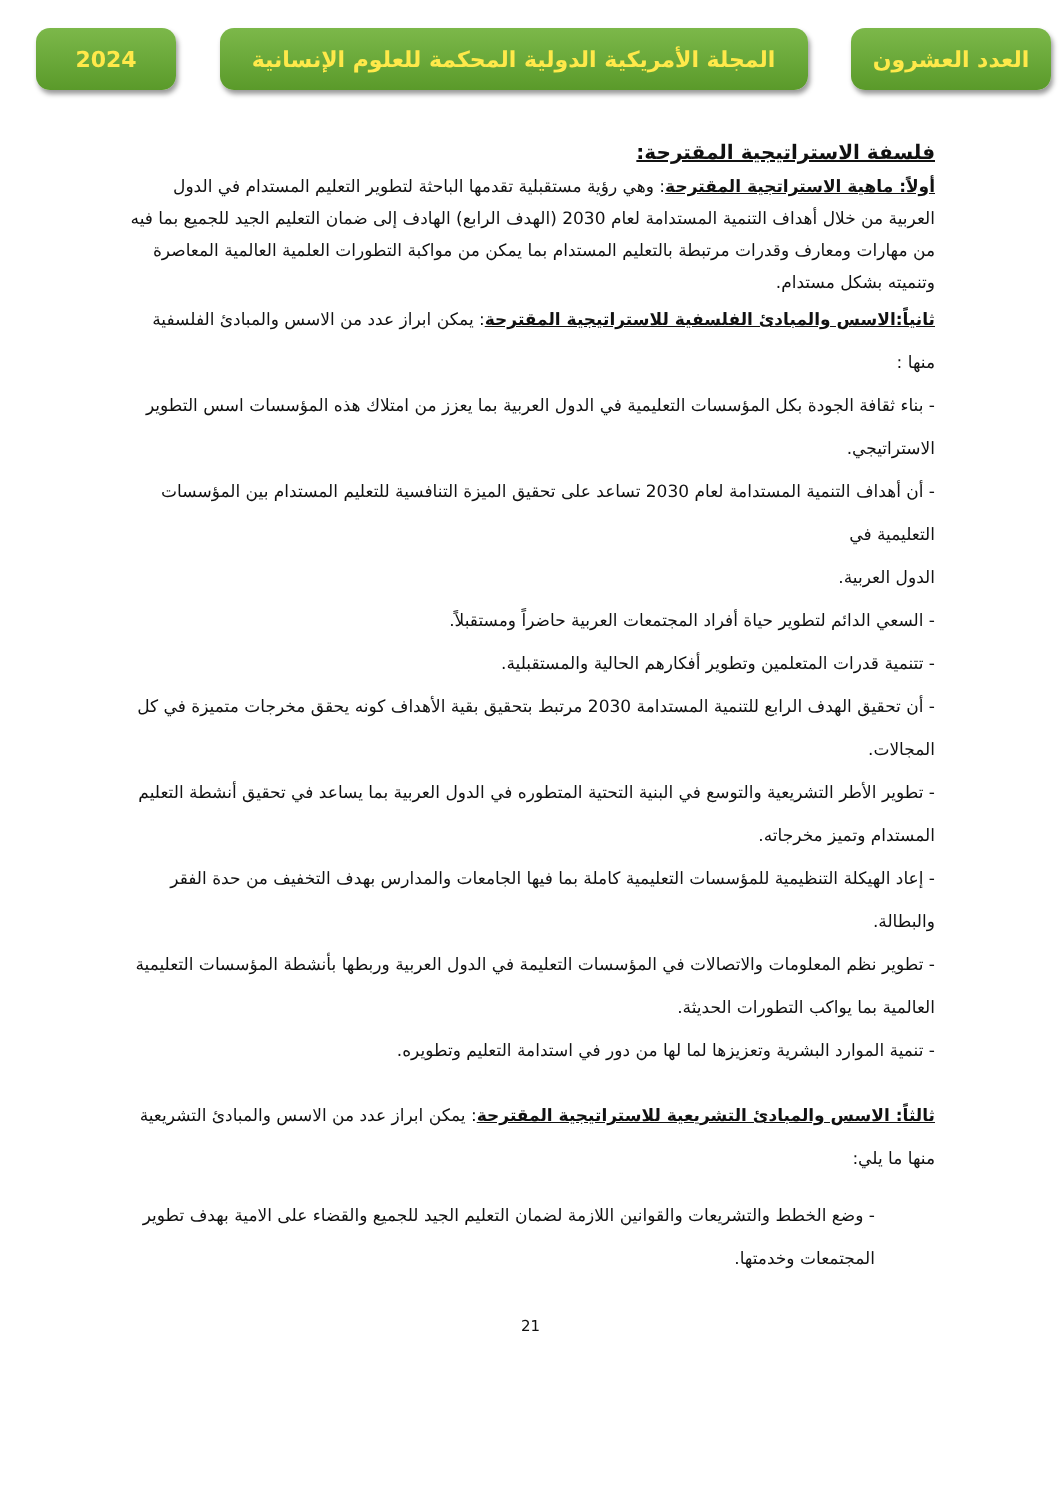2024
المجلة الأمريكية الدولية المحكمة للعلوم الإنسانية
العدد العشرون
فلسفة الاستراتيجية المقترحة:
أولاً: ماهية الاستراتجية المقترحة: وهي رؤية مستقبلية تقدمها الباحثة لتطوير التعليم المستدام في الدول العربية من خلال أهداف التنمية المستدامة لعام 2030 (الهدف الرابع) الهادف إلى ضمان التعليم الجيد للجميع بما فيه من مهارات ومعارف وقدرات مرتبطة بالتعليم المستدام بما يمكن من مواكبة التطورات العلمية العالمية المعاصرة وتنميته بشكل مستدام.
ثانياً:الاسس والمبادئ الفلسفية للاستراتيجية المقترحة: يمكن ابراز عدد من الاسس والمبادئ الفلسفية منها :
- بناء ثقافة الجودة بكل المؤسسات التعليمية في الدول العربية بما يعزز من امتلاك هذه المؤسسات اسس التطوير الاستراتيجي.
- أن أهداف التنمية المستدامة لعام 2030 تساعد على تحقيق الميزة التنافسية للتعليم المستدام بين المؤسسات التعليمية في
الدول العربية.
- السعي الدائم لتطوير حياة أفراد المجتمعات العربية حاضراً ومستقبلاً.
- تتنمية قدرات المتعلمين وتطوير أفكارهم الحالية والمستقبلية.
- أن تحقيق الهدف الرابع للتنمية المستدامة 2030 مرتبط بتحقيق بقية الأهداف كونه يحقق مخرجات متميزة في كل المجالات.
- تطوير الأطر التشريعية والتوسع في البنية التحتية المتطوره في الدول العربية بما يساعد في تحقيق أنشطة التعليم المستدام وتميز مخرجاته.
- إعاد الهيكلة التنظيمية للمؤسسات التعليمية كاملة بما فيها الجامعات والمدارس بهدف التخفيف من حدة الفقر والبطالة.
- تطوير نظم المعلومات والاتصالات في المؤسسات التعليمة في الدول العربية وربطها بأنشطة المؤسسات التعليمية العالمية بما يواكب التطورات الحديثة.
- تنمية الموارد البشرية وتعزيزها لما لها من دور في استدامة التعليم وتطويره.
ثالثاً: الاسس والمبادئ التشريعية للاستراتيجية المقترحة: يمكن ابراز عدد من الاسس والمبادئ التشريعية منها ما يلي:
- وضع الخطط والتشريعات والقوانين اللازمة لضمان التعليم الجيد للجميع والقضاء على الامية بهدف تطوير المجتمعات وخدمتها.
21